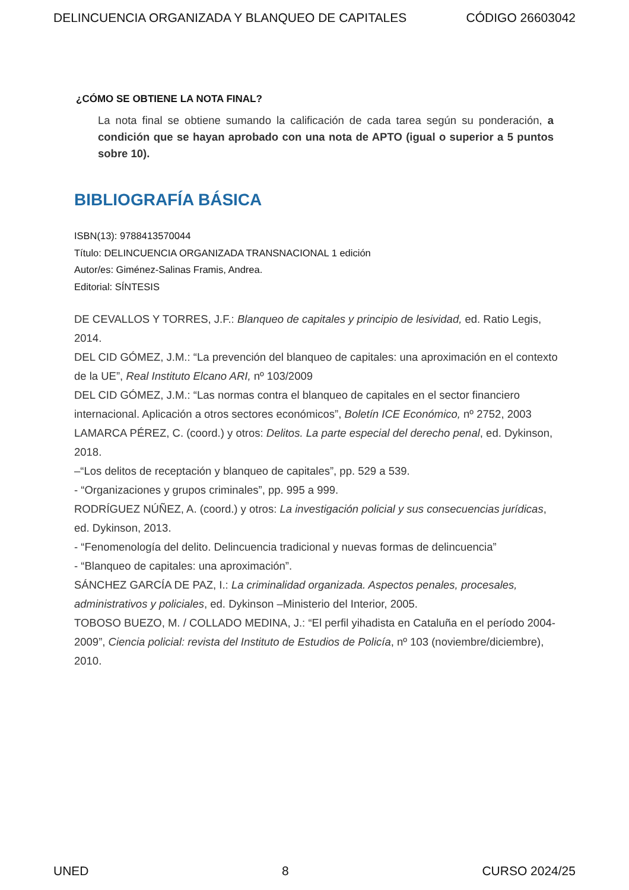DELINCUENCIA ORGANIZADA Y BLANQUEO DE CAPITALES CÓDIGO 26603042
¿CÓMO SE OBTIENE LA NOTA FINAL?
La nota final se obtiene sumando la calificación de cada tarea según su ponderación, a condición que se hayan aprobado con una nota de APTO (igual o superior a 5 puntos sobre 10).
BIBLIOGRAFÍA BÁSICA
ISBN(13): 9788413570044
Título: DELINCUENCIA ORGANIZADA TRANSNACIONAL 1 edición
Autor/es: Giménez-Salinas Framis, Andrea.
Editorial: SÍNTESIS
DE CEVALLOS Y TORRES, J.F.: Blanqueo de capitales y principio de lesividad, ed. Ratio Legis, 2014.
DEL CID GÓMEZ, J.M.: “La prevención del blanqueo de capitales: una aproximación en el contexto de la UE”, Real Instituto Elcano ARI, nº 103/2009
DEL CID GÓMEZ, J.M.: “Las normas contra el blanqueo de capitales en el sector financiero internacional. Aplicación a otros sectores económicos”, Boletín ICE Económico, nº 2752, 2003
LAMARCA PÉREZ, C. (coord.) y otros: Delitos. La parte especial del derecho penal, ed. Dykinson, 2018.
–“Los delitos de receptación y blanqueo de capitales”, pp. 529 a 539.
- “Organizaciones y grupos criminales”, pp. 995 a 999.
RODRÍGUEZ NÚÑEZ, A. (coord.) y otros: La investigación policial y sus consecuencias jurídicas, ed. Dykinson, 2013.
- “Fenomenología del delito. Delincuencia tradicional y nuevas formas de delincuencia”
- “Blanqueo de capitales: una aproximación”.
SÁNCHEZ GARCÍA DE PAZ, I.: La criminalidad organizada. Aspectos penales, procesales, administrativos y policiales, ed. Dykinson –Ministerio del Interior, 2005.
TOBOSO BUEZO, M. / COLLADO MEDINA, J.: “El perfil yihadista en Cataluña en el período 2004-2009”, Ciencia policial: revista del Instituto de Estudios de Policía, nº 103 (noviembre/diciembre), 2010.
UNED 8 CURSO 2024/25